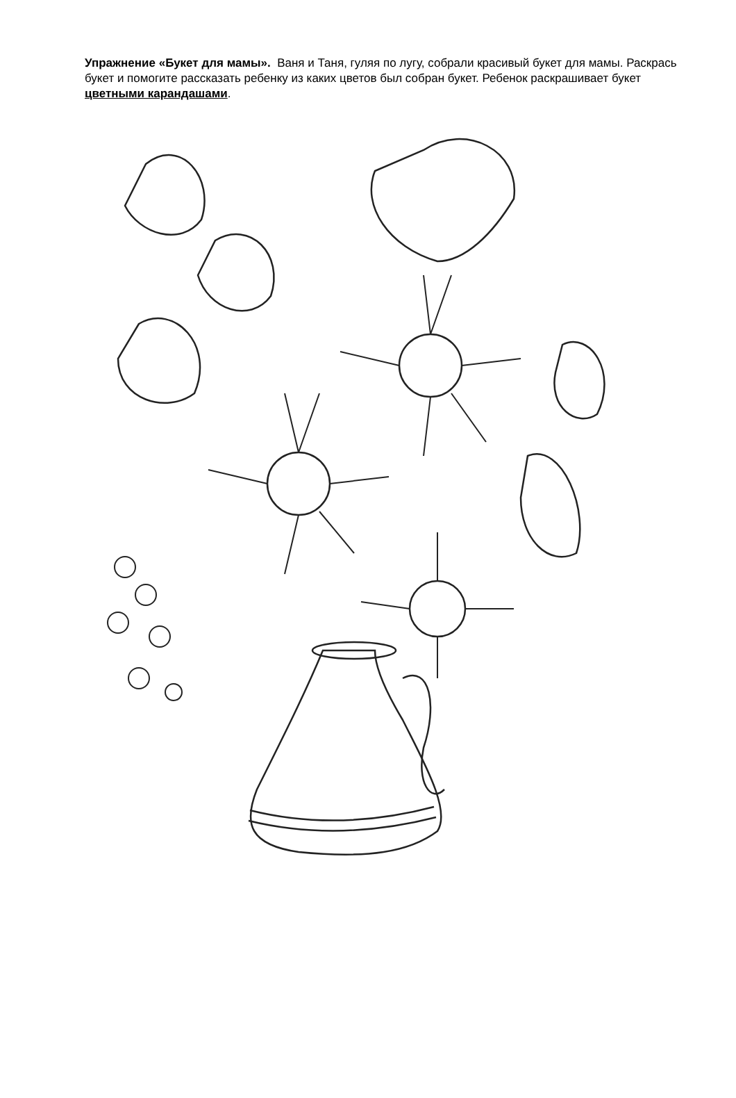Упражнение «Букет для мамы». Ваня и Таня, гуляя по лугу, собрали красивый букет для мамы. Раскрась букет и помогите рассказать ребенку из каких цветов был собран букет. Ребенок раскрашивает букет цветными карандашами.